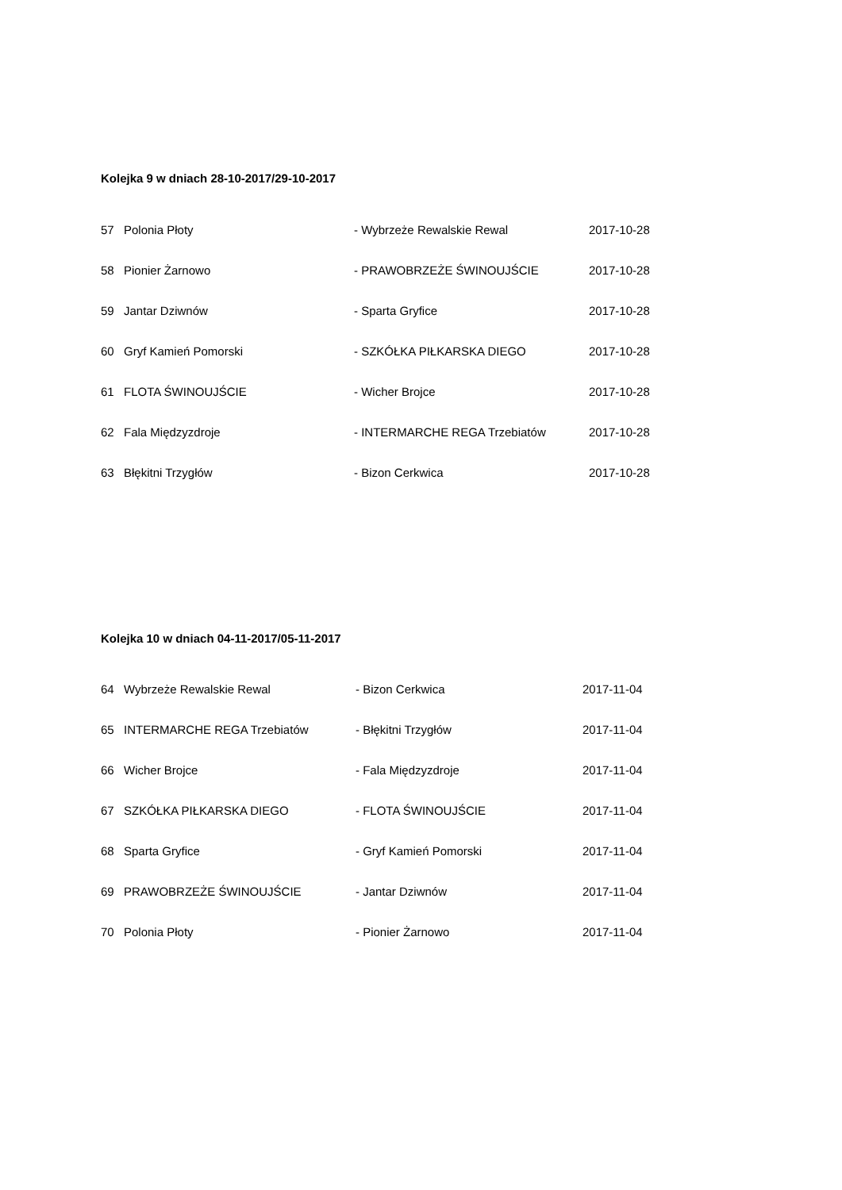Kolejka 9 w dniach 28-10-2017/29-10-2017
| 57 | Polonia Płoty | - Wybrzeże Rewalskie Rewal | 2017-10-28 |
| 58 | Pionier Żarnowo | - PRAWOBRZEŻE ŚWINOUJŚCIE | 2017-10-28 |
| 59 | Jantar Dziwnów | - Sparta Gryfice | 2017-10-28 |
| 60 | Gryf Kamień Pomorski | - SZKÓŁKA PIŁKARSKA DIEGO | 2017-10-28 |
| 61 | FLOTA ŚWINOUJŚCIE | - Wicher Brojce | 2017-10-28 |
| 62 | Fala Międzyzdroje | - INTERMARCHE REGA Trzebiatów | 2017-10-28 |
| 63 | Błękitni Trzygłów | - Bizon Cerkwica | 2017-10-28 |
Kolejka 10 w dniach 04-11-2017/05-11-2017
| 64 | Wybrzeże Rewalskie Rewal | - Bizon Cerkwica | 2017-11-04 |
| 65 | INTERMARCHE REGA Trzebiatów | - Błękitni Trzygłów | 2017-11-04 |
| 66 | Wicher Brojce | - Fala Międzyzdroje | 2017-11-04 |
| 67 | SZKÓŁKA PIŁKARSKA DIEGO | - FLOTA ŚWINOUJŚCIE | 2017-11-04 |
| 68 | Sparta Gryfice | - Gryf Kamień Pomorski | 2017-11-04 |
| 69 | PRAWOBRZEŻE ŚWINOUJŚCIE | - Jantar Dziwnów | 2017-11-04 |
| 70 | Polonia Płoty | - Pionier Żarnowo | 2017-11-04 |